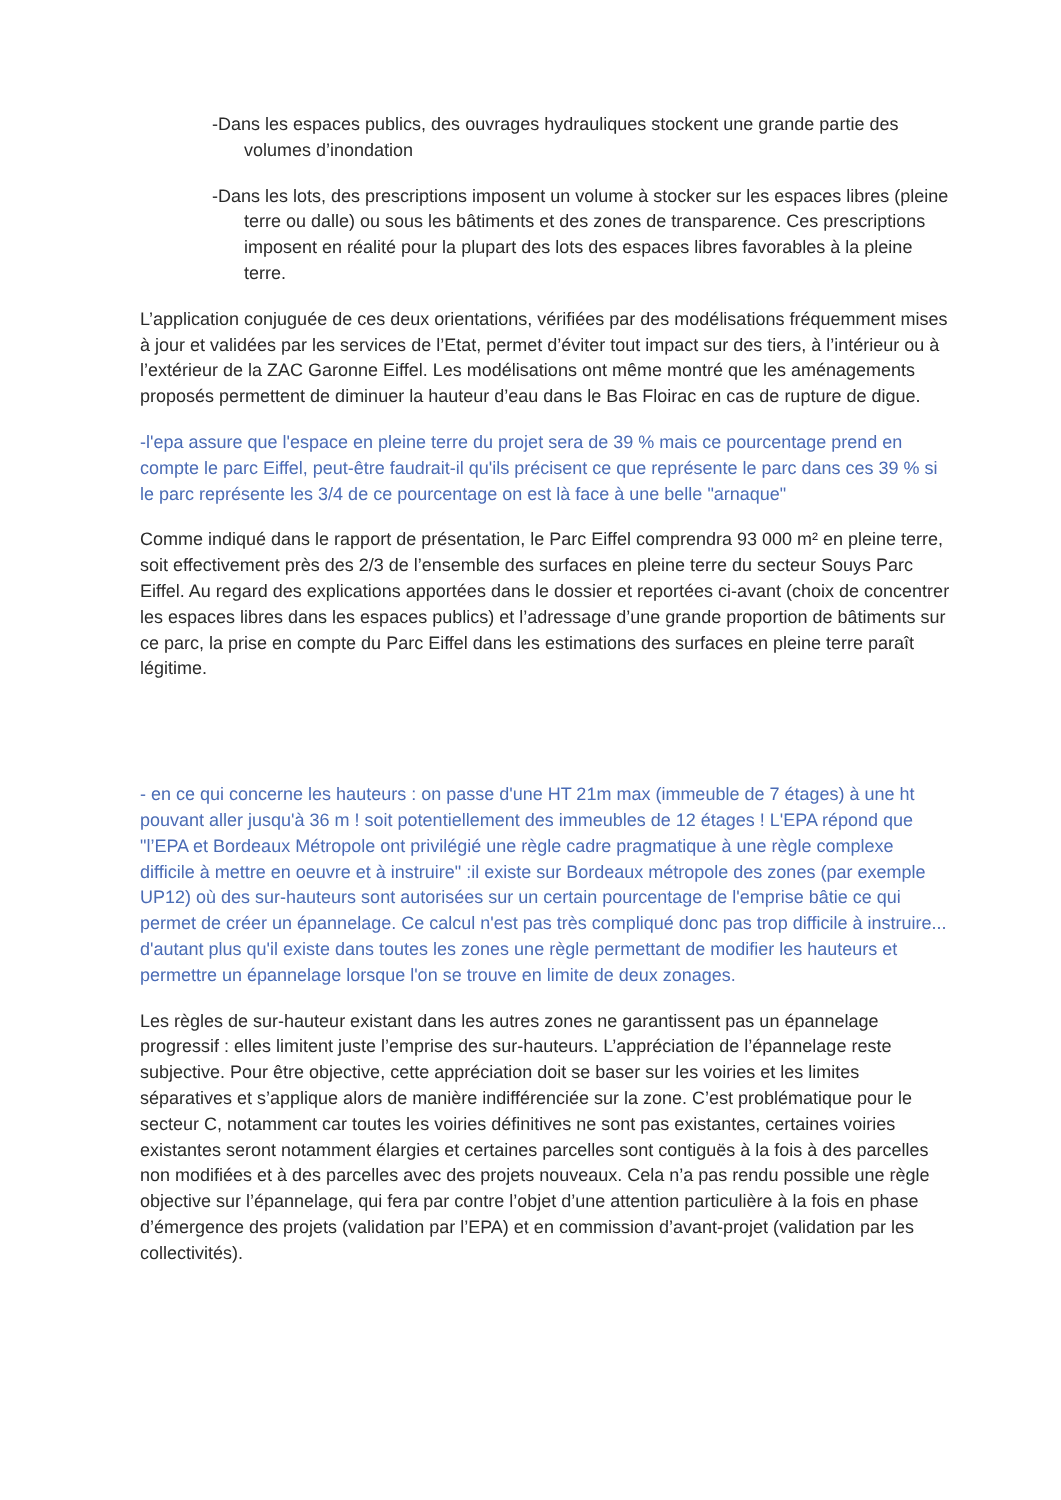-Dans les espaces publics, des ouvrages hydrauliques stockent une grande partie des volumes d’inondation
-Dans les lots, des prescriptions imposent un volume à stocker sur les espaces libres (pleine terre ou dalle) ou sous les bâtiments et des zones de transparence. Ces prescriptions imposent en réalité pour la plupart des lots des espaces libres favorables à la pleine terre.
L’application conjuguée de ces deux orientations, vérifiées par des modélisations fréquemment mises à jour et validées par les services de l’Etat, permet d’éviter tout impact sur des tiers, à l’intérieur ou à l’extérieur de la ZAC Garonne Eiffel. Les modélisations ont même montré que les aménagements proposés permettent de diminuer la hauteur d’eau dans le Bas Floirac en cas de rupture de digue.
-l'epa assure que l'espace en pleine terre du projet sera de 39 % mais ce pourcentage prend en compte le parc Eiffel, peut-être faudrait-il qu'ils précisent ce que représente le parc dans ces 39 % si le parc représente les 3/4 de ce pourcentage on est là face à une belle "arnaque"
Comme indiqué dans le rapport de présentation, le Parc Eiffel comprendra 93 000 m² en pleine terre, soit effectivement près des 2/3 de l’ensemble des surfaces en pleine terre du secteur Souys Parc Eiffel. Au regard des explications apportées dans le dossier et reportées ci-avant (choix de concentrer les espaces libres dans les espaces publics) et l’adressage d’une grande proportion de bâtiments sur ce parc, la prise en compte du Parc Eiffel dans les estimations des surfaces en pleine terre paraît légitime.
- en ce qui concerne les hauteurs : on passe d'une HT 21m max (immeuble de 7 étages) à une ht pouvant aller jusqu'à 36 m ! soit potentiellement des immeubles de 12 étages ! L'EPA répond que "l’EPA et Bordeaux Métropole ont privilégié une règle cadre pragmatique à une règle complexe difficile à mettre en oeuvre et à instruire" :il existe sur Bordeaux métropole des zones (par exemple UP12) où des sur-hauteurs sont autorisées sur un certain pourcentage de l'emprise bâtie ce qui permet de créer un épannelage. Ce calcul n'est pas très compliqué donc pas trop difficile à instruire... d'autant plus qu'il existe dans toutes les zones une règle permettant de modifier les hauteurs et permettre un épannelage lorsque l'on se trouve en limite de deux zonages.
Les règles de sur-hauteur existant dans les autres zones ne garantissent pas un épannelage progressif : elles limitent juste l’emprise des sur-hauteurs. L’appréciation de l’épannelage reste subjective. Pour être objective, cette appréciation doit se baser sur les voiries et les limites séparatives et s’applique alors de manière indifférenciée sur la zone. C’est problématique pour le secteur C, notamment car toutes les voiries définitives ne sont pas existantes, certaines voiries existantes seront notamment élargies et certaines parcelles sont contiguës à la fois à des parcelles non modifiées et à des parcelles avec des projets nouveaux. Cela n’a pas rendu possible une règle objective sur l’épannelage, qui fera par contre l’objet d’une attention particulière à la fois en phase d’émergence des projets (validation par l’EPA) et en commission d’avant-projet (validation par les collectivités).